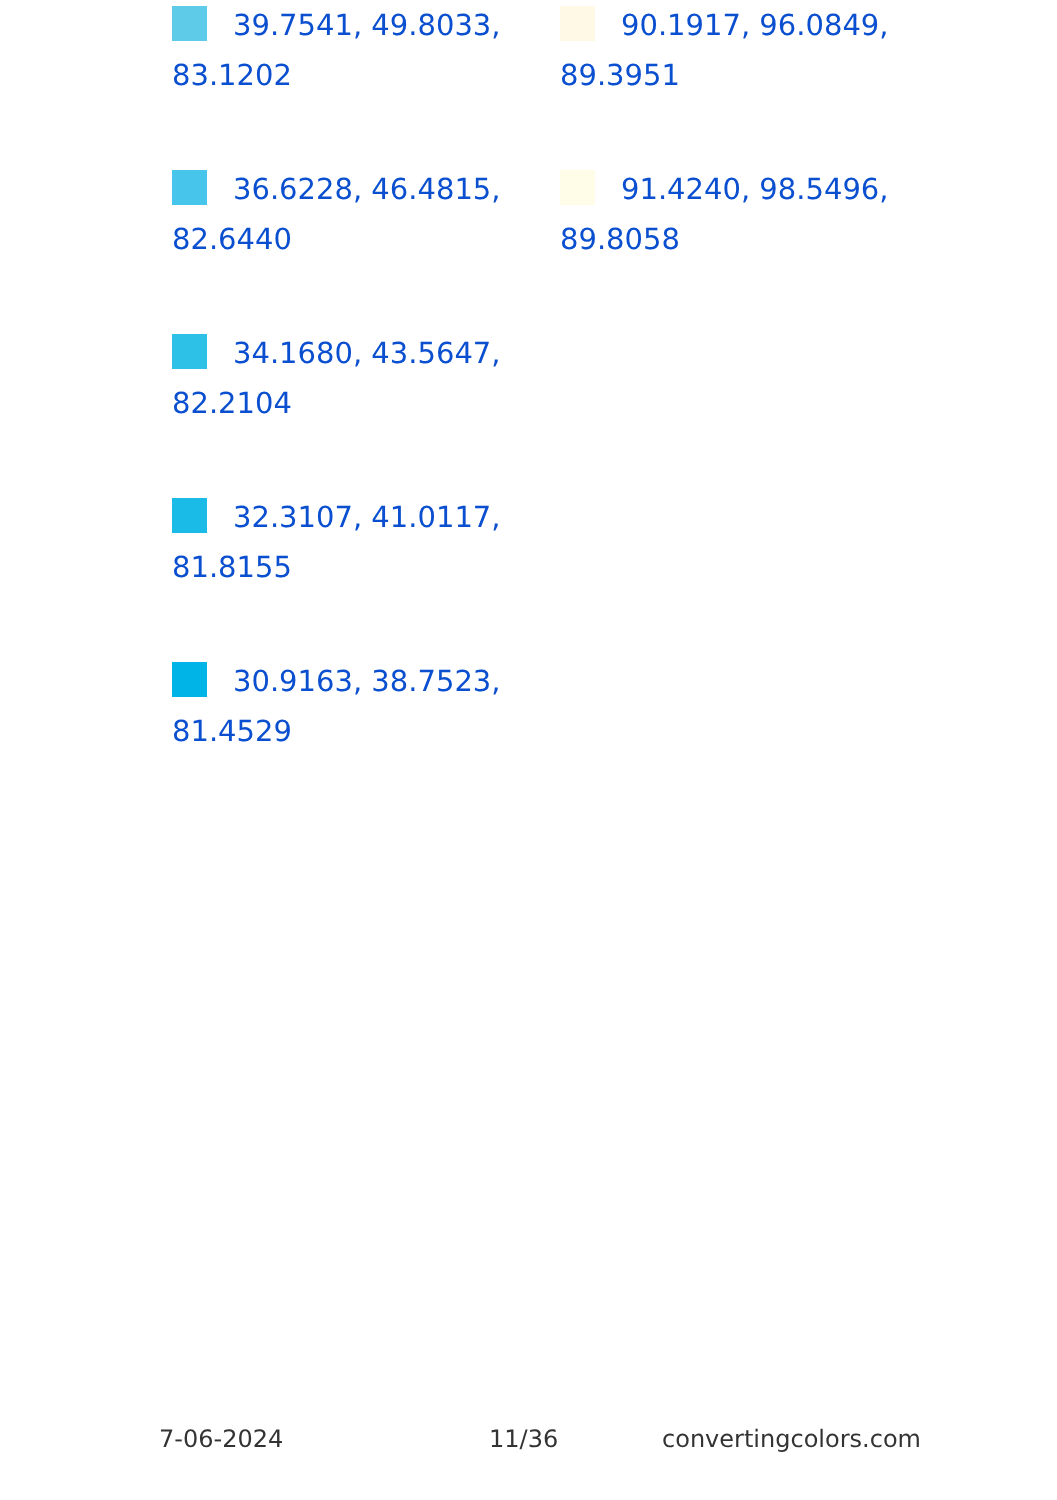39.7541, 49.8033, 83.1202
36.6228, 46.4815, 82.6440
34.1680, 43.5647, 82.2104
32.3107, 41.0117, 81.8155
30.9163, 38.7523, 81.4529
90.1917, 96.0849, 89.3951
91.4240, 98.5496, 89.8058
7-06-2024 11/36 convertingcolors.com